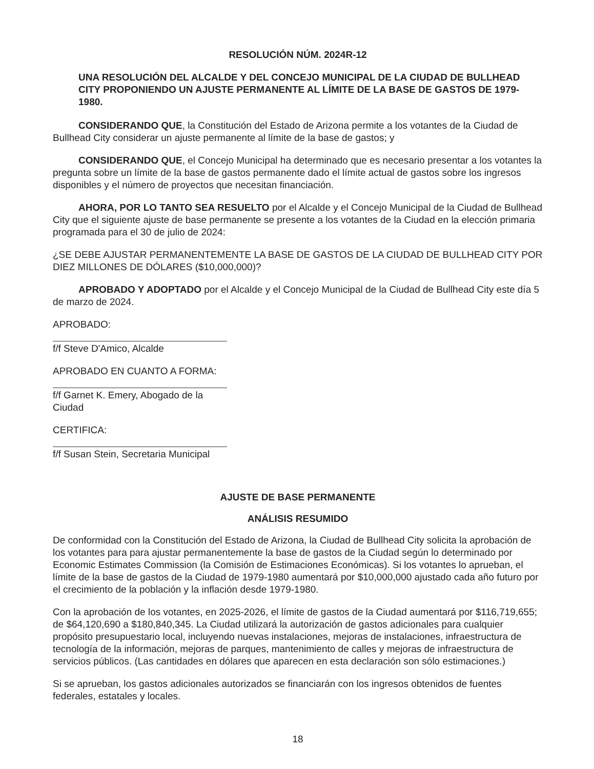RESOLUCIÓN NÚM. 2024R-12
UNA RESOLUCIÓN DEL ALCALDE Y DEL CONCEJO MUNICIPAL DE LA CIUDAD DE BULLHEAD CITY PROPONIENDO UN AJUSTE PERMANENTE AL LÍMITE DE LA BASE DE GASTOS DE 1979-1980.
CONSIDERANDO QUE, la Constitución del Estado de Arizona permite a los votantes de la Ciudad de Bullhead City considerar un ajuste permanente al límite de la base de gastos; y
CONSIDERANDO QUE, el Concejo Municipal ha determinado que es necesario presentar a los votantes la pregunta sobre un límite de la base de gastos permanente dado el límite actual de gastos sobre los ingresos disponibles y el número de proyectos que necesitan financiación.
AHORA, POR LO TANTO SEA RESUELTO por el Alcalde y el Concejo Municipal de la Ciudad de Bullhead City que el siguiente ajuste de base permanente se presente a los votantes de la Ciudad en la elección primaria programada para el 30 de julio de 2024:
¿SE DEBE AJUSTAR PERMANENTEMENTE LA BASE DE GASTOS DE LA CIUDAD DE BULLHEAD CITY POR DIEZ MILLONES DE DÓLARES ($10,000,000)?
APROBADO Y ADOPTADO por el Alcalde y el Concejo Municipal de la Ciudad de Bullhead City este día 5 de marzo de 2024.
APROBADO:
f/f Steve D'Amico, Alcalde
APROBADO EN CUANTO A FORMA:
f/f Garnet K. Emery, Abogado de la Ciudad
CERTIFICA:
f/f Susan Stein, Secretaria Municipal
AJUSTE DE BASE PERMANENTE
ANÁLISIS RESUMIDO
De conformidad con la Constitución del Estado de Arizona, la Ciudad de Bullhead City solicita la aprobación de los votantes para para ajustar permanentemente la base de gastos de la Ciudad según lo determinado por Economic Estimates Commission (la Comisión de Estimaciones Económicas). Si los votantes lo aprueban, el límite de la base de gastos de la Ciudad de 1979-1980 aumentará por $10,000,000 ajustado cada año futuro por el crecimiento de la población y la inflación desde 1979-1980.
Con la aprobación de los votantes, en 2025-2026, el límite de gastos de la Ciudad aumentará por $116,719,655; de $64,120,690 a $180,840,345. La Ciudad utilizará la autorización de gastos adicionales para cualquier propósito presupuestario local, incluyendo nuevas instalaciones, mejoras de instalaciones, infraestructura de tecnología de la información, mejoras de parques, mantenimiento de calles y mejoras de infraestructura de servicios públicos. (Las cantidades en dólares que aparecen en esta declaración son sólo estimaciones.)
Si se aprueban, los gastos adicionales autorizados se financiarán con los ingresos obtenidos de fuentes federales, estatales y locales.
18